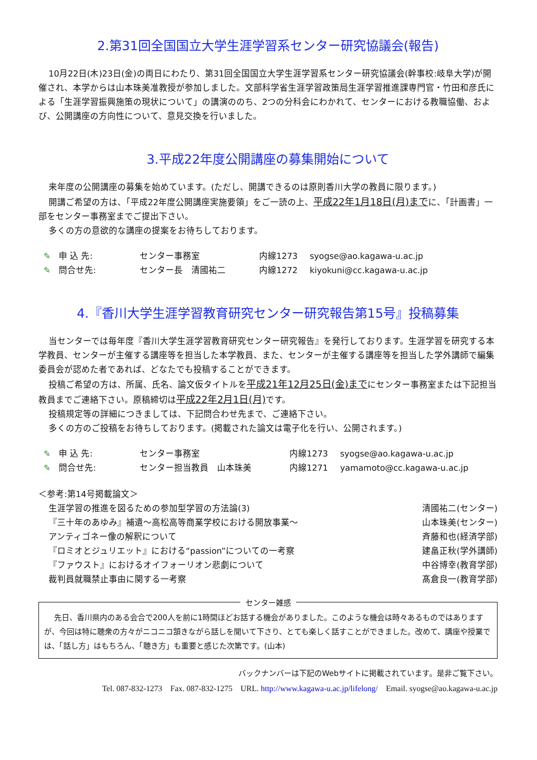2.第31回全国国立大学生涯学習系センター研究協議会(報告)
10月22日(木)23日(金)の両日にわたり、第31回全国国立大学生涯学習系センター研究協議会(幹事校:岐阜大学)が開催され、本学からは山本珠美准教授が参加しました。文部科学省生涯学習政策局生涯学習推進課専門官・竹田和彦氏による「生涯学習振興施策の現状について」の講演ののち、2つの分科会にわかれて、センターにおける教職協働、および、公開講座の方向性について、意見交換を行いました。
3.平成22年度公開講座の募集開始について
来年度の公開講座の募集を始めています。(ただし、開講できるのは原則香川大学の教員に限ります。)
開講ご希望の方は、「平成22年度公開講座実施要領」をご一読の上、平成22年1月18日(月)までに、「計画書」一部をセンター事務室までご提出下さい。
多くの方の意欲的な講座の提案をお待ちしております。
✎ 申 込 先: センター事務室 内線1273 syogse@ao.kagawa-u.ac.jp
✎ 問合せ先: センター長　清國祐二 内線1272 kiyokuni@cc.kagawa-u.ac.jp
4.『香川大学生涯学習教育研究センター研究報告第15号』投稿募集
当センターでは毎年度『香川大学生涯学習教育研究センター研究報告』を発行しております。生涯学習を研究する本学教員、センターが主催する講座等を担当した本学教員、また、センターが主催する講座等を担当した学外講師で編集委員会が認めた者であれば、どなたでも投稿することができます。
投稿ご希望の方は、所属、氏名、論文仮タイトルを平成21年12月25日(金)までにセンター事務室または下記担当教員までご連絡下さい。原稿締切は平成22年2月1日(月) です。
投稿規定等の詳細につきましては、下記問合わせ先まで、ご連絡下さい。
多くの方のご投稿をお待ちしております。(掲載された論文は電子化を行い、公開されます。)
✎ 申 込 先: センター事務室 内線1273 syogse@ao.kagawa-u.ac.jp
✎ 問合せ先: センター担当教員　山本珠美 内線1271 yamamoto@cc.kagawa-u.ac.jp
＜参考:第14号掲載論文＞
| 生涯学習の推進を図るための参加型学習の方法論(3) | 清國祐二(センター) |
| 『三十年のあゆみ』補遺～高松高等商業学校における開放事業～ | 山本珠美(センター) |
| アンティゴネー像の解釈について | 斉藤和也(経済学部) |
| 『ロミオとジュリエット』における“passion”についての一考察 | 建畠正秋(学外講師) |
| 『ファウスト』におけるオイフォーリオン悲劇について | 中谷博幸(教育学部) |
| 裁判員就職禁止事由に関する一考察 | 髙倉良一(教育学部) |
センター雑感
先日、香川県内のある会合で200人を前に1時間ほどお話する機会がありました。このような機会は時々あるものではありますが、今回は特に聴衆の方々がニコニコ頷きながら話しを聞いて下さり、とても楽しく話すことができました。改めて、講座や授業では、「話し方」はもちろん、「聴き方」も重要と感じた次第です。(山本)
バックナンバーは下記のWebサイトに掲載されています。是非ご覧下さい。
Tel. 087-832-1273　Fax. 087-832-1275　URL. http://www.kagawa-u.ac.jp/lifelong/　Email. syogse@ao.kagawa-u.ac.jp